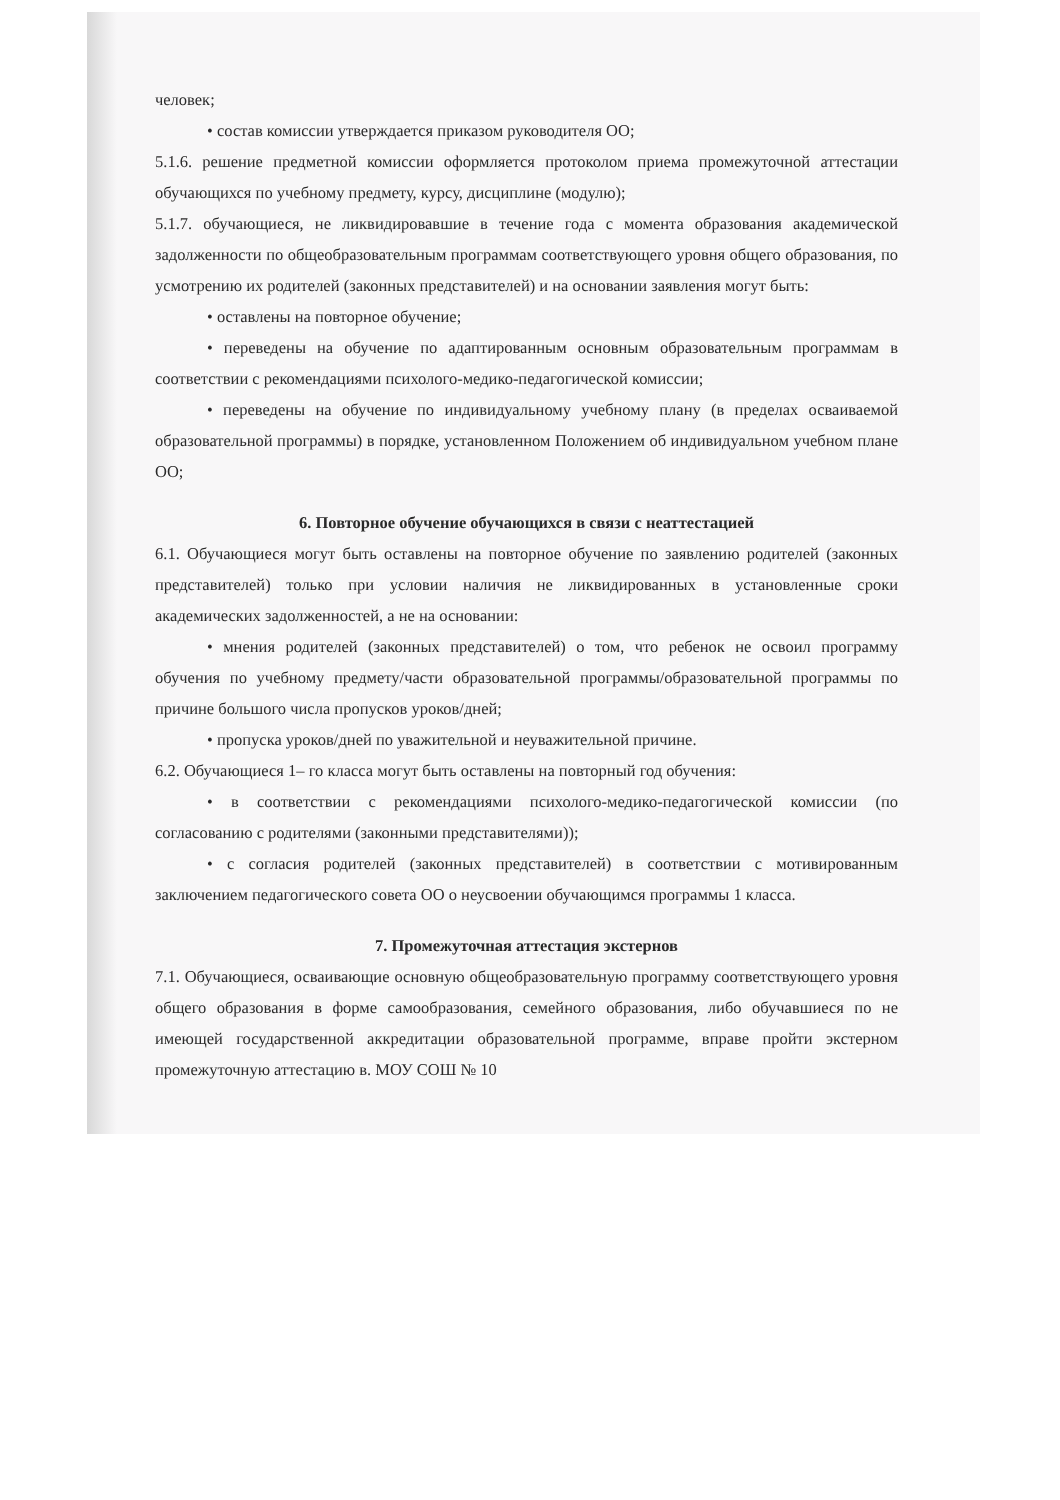человек;
• состав комиссии утверждается приказом руководителя ОО;
5.1.6. решение предметной комиссии оформляется протоколом приема промежуточной аттестации обучающихся по учебному предмету, курсу, дисциплине (модулю);
5.1.7. обучающиеся, не ликвидировавшие в течение года с момента образования академической задолженности по общеобразовательным программам соответствующего уровня общего образования, по усмотрению их родителей (законных представителей) и на основании заявления могут быть:
• оставлены на повторное обучение;
• переведены на обучение по адаптированным основным образовательным программам в соответствии с рекомендациями психолого-медико-педагогической комиссии;
• переведены на обучение по индивидуальному учебному плану (в пределах осваиваемой образовательной программы) в порядке, установленном Положением об индивидуальном учебном плане ОО;
6. Повторное обучение обучающихся в связи с неаттестацией
6.1. Обучающиеся могут быть оставлены на повторное обучение по заявлению родителей (законных представителей) только при условии наличия не ликвидированных в установленные сроки академических задолженностей, а не на основании:
• мнения родителей (законных представителей) о том, что ребенок не освоил программу обучения по учебному предмету/части образовательной программы/образовательной программы по причине большого числа пропусков уроков/дней;
• пропуска уроков/дней по уважительной и неуважительной причине.
6.2. Обучающиеся 1– го класса могут быть оставлены на повторный год обучения:
• в соответствии с рекомендациями психолого-медико-педагогической комиссии (по согласованию с родителями (законными представителями));
• с согласия родителей (законных представителей) в соответствии с мотивированным заключением педагогического совета ОО о неусвоении обучающимся программы 1 класса.
7. Промежуточная аттестация экстернов
7.1. Обучающиеся, осваивающие основную общеобразовательную программу соответствующего уровня общего образования в форме самообразования, семейного образования, либо обучавшиеся по не имеющей государственной аккредитации образовательной программе, вправе пройти экстерном промежуточную аттестацию в. МОУ СОШ № 10